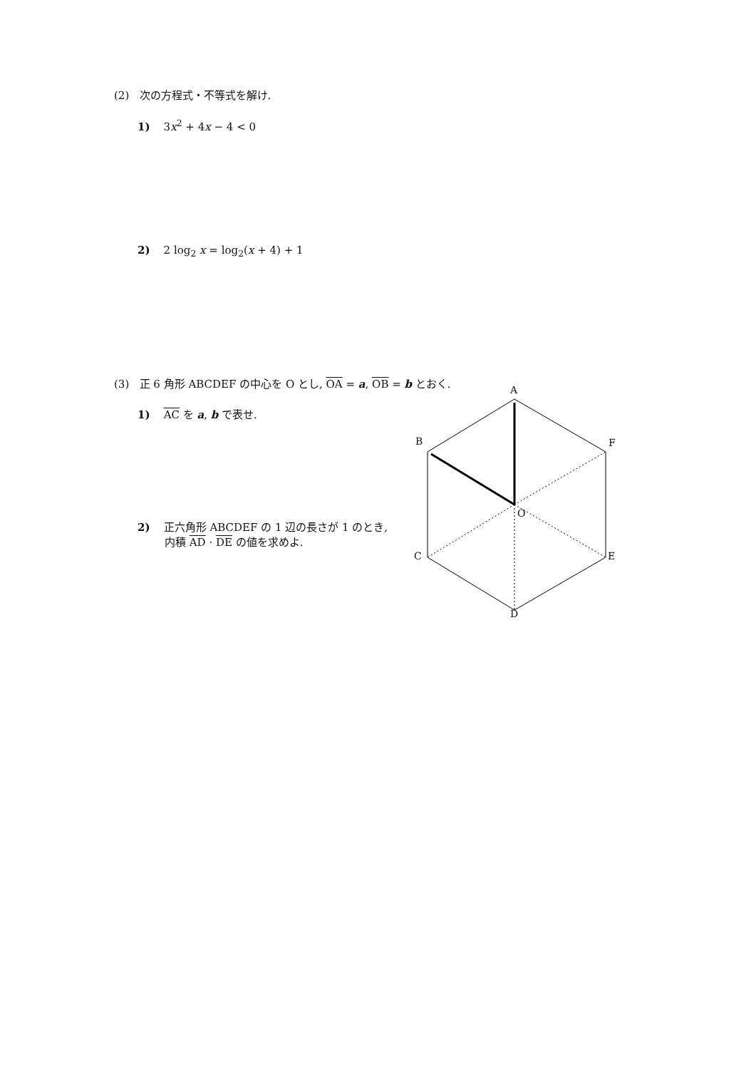(2) 次の方程式・不等式を解け.
1) 3x<sup>2</sup> + 4x − 4 < 0
2) 2 log<sub>2</sub> x = log<sub>2</sub>(x + 4) + 1
(3) 正 6 角形 ABCDEF の中心を O とし, OA = a, OB = b とおく.
1) AC を a, b で表せ.
2) 正六角形 ABCDEF の 1 辺の長さが 1 のとき,
内積 AD · DE の値を求めよ.
A
B
F
O
C
E
D